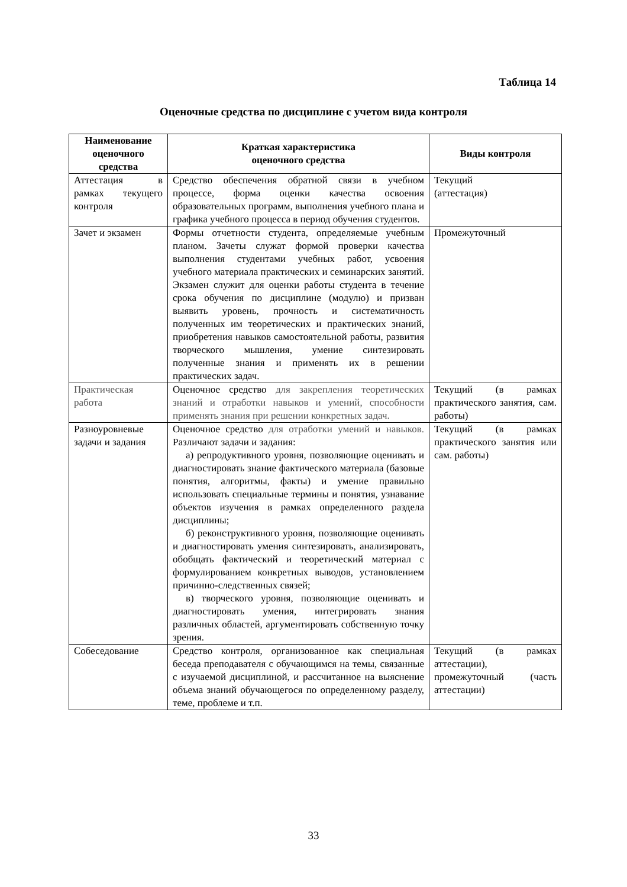Таблица 14
Оценочные средства по дисциплине с учетом вида контроля
| Наименование оценочного средства | Краткая характеристика оценочного средства | Виды контроля |
| --- | --- | --- |
| Аттестация в рамках текущего контроля | Средство обеспечения обратной связи в учебном процессе, форма оценки качества освоения образовательных программ, выполнения учебного плана и графика учебного процесса в период обучения студентов. | Текущий (аттестация) |
| Зачет и экзамен | Формы отчетности студента, определяемые учебным планом. Зачеты служат формой проверки качества выполнения студентами учебных работ, усвоения учебного материала практических и семинарских занятий. Экзамен служит для оценки работы студента в течение срока обучения по дисциплине (модулю) и призван выявить уровень, прочность и систематичность полученных им теоретических и практических знаний, приобретения навыков самостоятельной работы, развития творческого мышления, умение синтезировать полученные знания и применять их в решении практических задач. | Промежуточный |
| Практическая работа | Оценочное средство для закрепления теоретических знаний и отработки навыков и умений, способности применять знания при решении конкретных задач. | Текущий (в рамках практического занятия, сам. работы) |
| Разноуровневые задачи и задания | Оценочное средство для отработки умений и навыков. Различают задачи и задания: а) репродуктивного уровня, позволяющие оценивать и диагностировать знание фактического материала (базовые понятия, алгоритмы, факты) и умение правильно использовать специальные термины и понятия, узнавание объектов изучения в рамках определенного раздела дисциплины; б) реконструктивного уровня, позволяющие оценивать и диагностировать умения синтезировать, анализировать, обобщать фактический и теоретический материал с формулированием конкретных выводов, установлением причинно-следственных связей; в) творческого уровня, позволяющие оценивать и диагностировать умения, интегрировать знания различных областей, аргументировать собственную точку зрения. | Текущий (в рамках практического занятия или сам. работы) |
| Собеседование | Средство контроля, организованное как специальная беседа преподавателя с обучающимся на темы, связанные с изучаемой дисциплиной, и рассчитанное на выяснение объема знаний обучающегося по определенному разделу, теме, проблеме и т.п. | Текущий (в рамках аттестации), промежуточный (часть аттестации) |
33